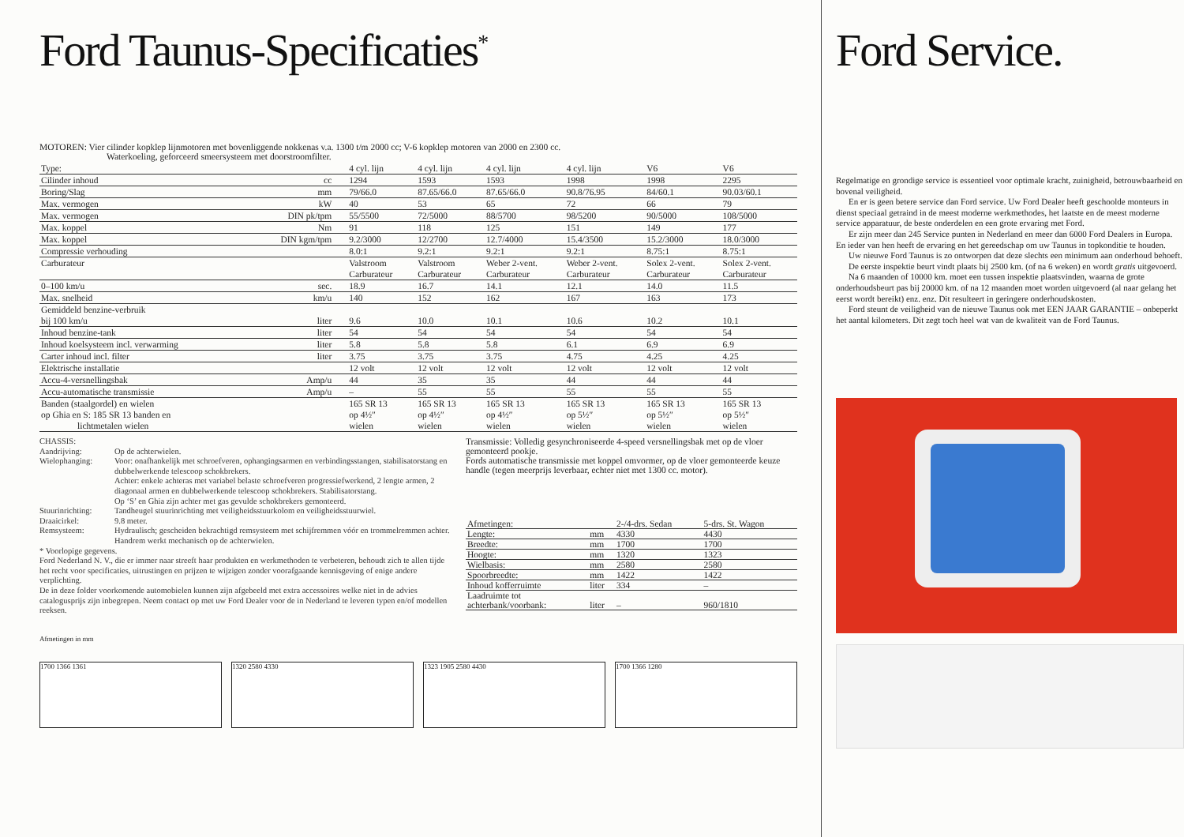Ford Taunus-Specificaties<sup>*</sup>
MOTOREN: Vier cilinder kopklep lijnmotoren met bovenliggende nokkenas v.a. 1300 t/m 2000 cc; V-6 kopklep motoren van 2000 en 2300 cc.
Waterkoeling, geforceerd smeersysteem met doorstroomfilter.
| Type: | | 4 cyl. lijn | 4 cyl. lijn | 4 cyl. lijn | 4 cyl. lijn | V6 | V6 |
| Cilinder inhoud | cc | 1294 | 1593 | 1593 | 1998 | 1998 | 2295 |
| Boring/Slag | mm | 79/66.0 | 87.65/66.0 | 87.65/66.0 | 90.8/76.95 | 84/60.1 | 90.03/60.1 |
| Max. vermogen | kW | 40 | 53 | 65 | 72 | 66 | 79 |
| Max. vermogen | DIN pk/tpm | 55/5500 | 72/5000 | 88/5700 | 98/5200 | 90/5000 | 108/5000 |
| Max. koppel | Nm | 91 | 118 | 125 | 151 | 149 | 177 |
| Max. koppel | DIN kgm/tpm | 9.2/3000 | 12/2700 | 12.7/4000 | 15.4/3500 | 15.2/3000 | 18.0/3000 |
| Compressie verhouding | | 8.0:1 | 9.2:1 | 9.2:1 | 9.2:1 | 8.75:1 | 8.75:1 |
| Carburateur | | Valstroom Carburateur | Valstroom Carburateur | Weber 2-vent. Carburateur | Weber 2-vent. Carburateur | Solex 2-vent. Carburateur | Solex 2-vent. Carburateur |
| 0–100 km/u | sec. | 18.9 | 16.7 | 14.1 | 12.1 | 14.0 | 11.5 |
| Max. snelheid | km/u | 140 | 152 | 162 | 167 | 163 | 173 |
| Gemiddeld benzine-verbruik bij 100 km/u | liter | 9.6 | 10.0 | 10.1 | 10.6 | 10.2 | 10.1 |
| Inhoud benzine-tank | liter | 54 | 54 | 54 | 54 | 54 | 54 |
| Inhoud koelsysteem incl. verwarming | liter | 5.8 | 5.8 | 5.8 | 6.1 | 6.9 | 6.9 |
| Carter inhoud incl. filter | liter | 3.75 | 3.75 | 3.75 | 4.75 | 4.25 | 4.25 |
| Elektrische installatie | | 12 volt | 12 volt | 12 volt | 12 volt | 12 volt | 12 volt |
| Accu-4-versnellingsbak | Amp/u | 44 | 35 | 35 | 44 | 44 | 44 |
| Accu-automatische transmissie | Amp/u | – | 55 | 55 | 55 | 55 | 55 |
| Banden (staalgordel) en wielen op Ghia en S: 185 SR 13 banden en lichtmetalen wielen | | 165 SR 13 op 4½″ wielen | 165 SR 13 op 4½″ wielen | 165 SR 13 op 4½″ wielen | 165 SR 13 op 5½″ wielen | 165 SR 13 op 5½″ wielen | 165 SR 13 op 5½″ wielen |
CHASSIS:
Aandrijving: Op de achterwielen.
Wielophanging: Voor: onafhankelijk met schroefveren, ophangingsarmen en verbindingsstangen, stabilisatorstang en dubbelwerkende telescoop schokbrekers.
Achter: enkele achteras met variabel belaste schroefveren progressiefwerkend, 2 lengte armen, 2 diagonaal armen en dubbelwerkende telescoop schokbrekers. Stabilisatorstang.
Op ‘S’ en Ghia zijn achter met gas gevulde schokbrekers gemonteerd.
Stuurinrichting: Tandheugel stuurinrichting met veiligheidsstuurkolom en veiligheidsstuurwiel.
Draaicirkel: 9.8 meter.
Remsysteem: Hydraulisch; gescheiden bekrachtigd remsysteem met schijfremmen vóór en trommelremmen achter. Handrem werkt mechanisch op de achterwielen.
* Voorlopige gegevens.
Ford Nederland N. V., die er immer naar streeft haar produkten en werkmethoden te verbeteren, behoudt zich te allen tijde het recht voor specificaties, uitrustingen en prijzen te wijzigen zonder voorafgaande kennisgeving of enige andere verplichting.
De in deze folder voorkomende automobielen kunnen zijn afgebeeld met extra accessoires welke niet in de advies catalogusprijs zijn inbegrepen. Neem contact op met uw Ford Dealer voor de in Nederland te leveren typen en/of modellen reeksen.
Transmissie: Volledig gesynchroniseerde 4-speed versnellingsbak met op de vloer gemonteerd pookje.
Fords automatische transmissie met koppel omvormer, op de vloer gemonteerde keuze handle (tegen meerprijs leverbaar, echter niet met 1300 cc. motor).
| Afmetingen: | | 2-/4-drs. Sedan | 5-drs. St. Wagon |
| --- | --- | --- | --- |
| Lengte: | mm | 4330 | 4430 |
| Breedte: | mm | 1700 | 1700 |
| Hoogte: | mm | 1320 | 1323 |
| Wielbasis: | mm | 2580 | 2580 |
| Spoorbreedte: | mm | 1422 | 1422 |
| Inhoud kofferruimte | liter | 334 | – |
| Laadruimte tot achterbank/voorbank: | liter | – | 960/1810 |
Afmetingen in mm
1700 1366 1361 1320 2580 4330 1323 1905 2580 4430 1700 1366 1280
Ford Service.
Regelmatige en grondige service is essentieel voor optimale kracht, zuinigheid, betrouwbaarheid en bovenal veiligheid.
En er is geen betere service dan Ford service. Uw Ford Dealer heeft geschoolde monteurs in dienst speciaal getraind in de meest moderne werkmethodes, het laatste en de meest moderne service apparatuur, de beste onderdelen en een grote ervaring met Ford.
Er zijn meer dan 245 Service punten in Nederland en meer dan 6000 Ford Dealers in Europa. En ieder van hen heeft de ervaring en het gereedschap om uw Taunus in topkonditie te houden.
Uw nieuwe Ford Taunus is zo ontworpen dat deze slechts een minimum aan onderhoud behoeft.
De eerste inspektie beurt vindt plaats bij 2500 km. (of na 6 weken) en wordt gratis uitgevoerd.
Na 6 maanden of 10000 km. moet een tussen inspektie plaatsvinden, waarna de grote onderhoudsbeurt pas bij 20000 km. of na 12 maanden moet worden uitgevoerd (al naar gelang het eerst wordt bereikt) enz. enz. Dit resulteert in geringere onderhoudskosten.
Ford steunt de veiligheid van de nieuwe Taunus ook met EEN JAAR GARANTIE – onbeperkt het aantal kilometers. Dit zegt toch heel wat van de kwaliteit van de Ford Taunus.